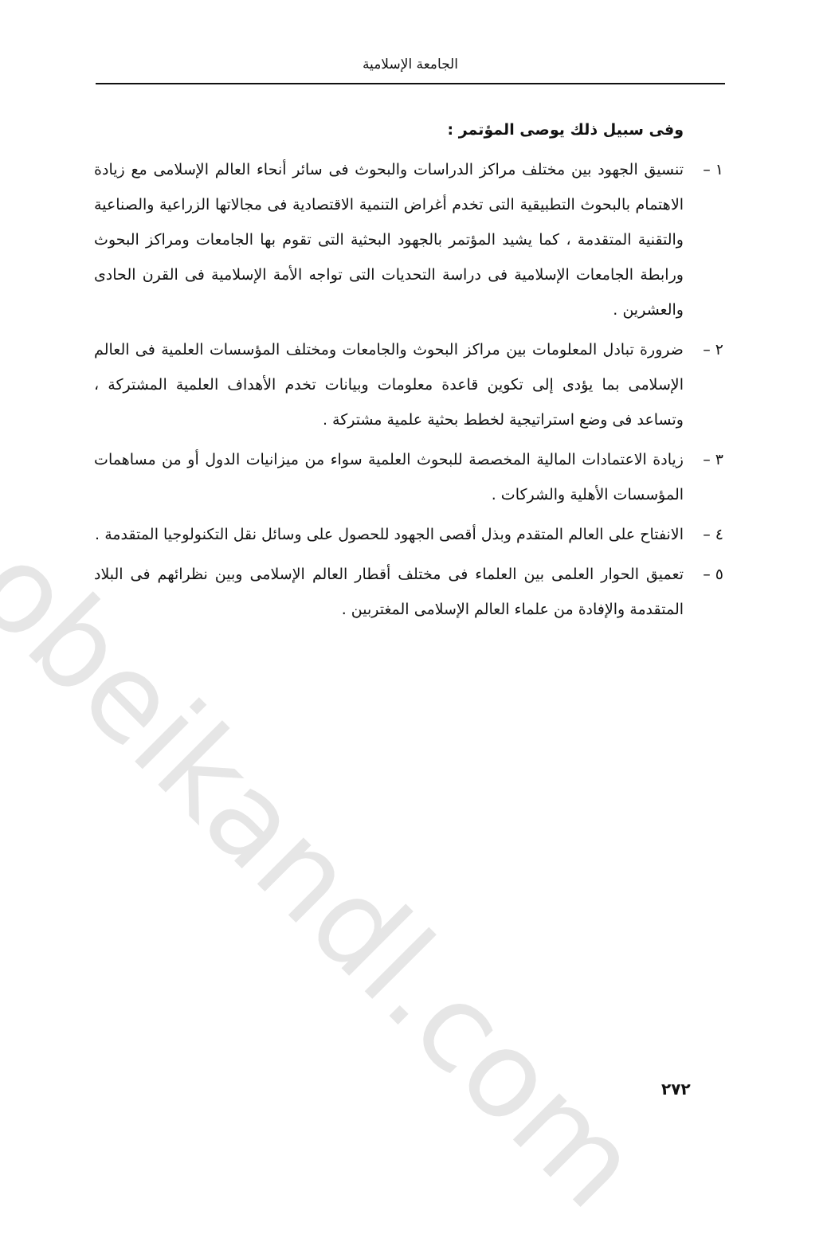obeikandl.com
الجامعة الإسلامية
وفى سبيل ذلك يوصى المؤتمر :
١ – تنسيق الجهود بين مختلف مراكز الدراسات والبحوث فى سائر أنحاء العالم الإسلامى مع زيادة الاهتمام بالبحوث التطبيقية التى تخدم أغراض التنمية الاقتصادية فى مجالاتها الزراعية والصناعية والتقنية المتقدمة ، كما يشيد المؤتمر بالجهود البحثية التى تقوم بها الجامعات ومراكز البحوث ورابطة الجامعات الإسلامية فى دراسة التحديات التى تواجه الأمة الإسلامية فى القرن الحادى والعشرين .
٢ – ضرورة تبادل المعلومات بين مراكز البحوث والجامعات ومختلف المؤسسات العلمية فى العالم الإسلامى بما يؤدى إلى تكوين قاعدة معلومات وبيانات تخدم الأهداف العلمية المشتركة ، وتساعد فى وضع استراتيجية لخطط بحثية علمية مشتركة .
٣ – زيادة الاعتمادات المالية المخصصة للبحوث العلمية سواء من ميزانيات الدول أو من مساهمات المؤسسات الأهلية والشركات .
٤ – الانفتاح على العالم المتقدم وبذل أقصى الجهود للحصول على وسائل نقل التكنولوجيا المتقدمة .
٥ – تعميق الحوار العلمى بين العلماء فى مختلف أقطار العالم الإسلامى وبين نظرائهم فى البلاد المتقدمة والإفادة من علماء العالم الإسلامى المغتربين .
٢٧٢